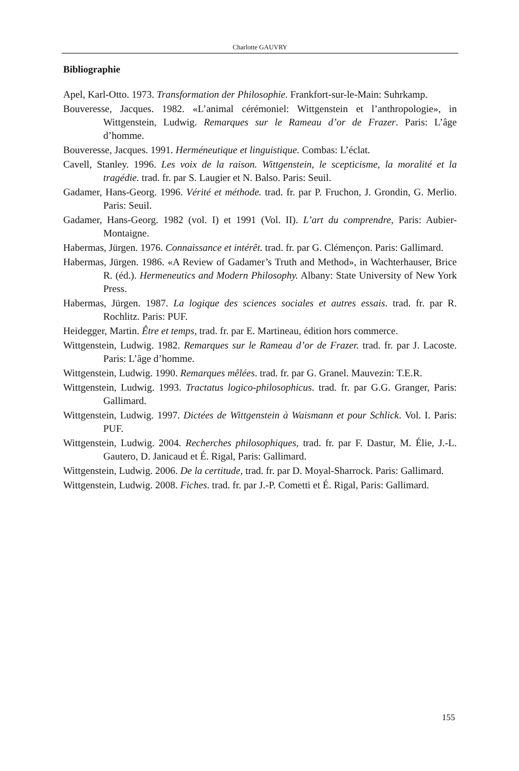Charlotte GAUVRY
Bibliographie
Apel, Karl-Otto. 1973. Transformation der Philosophie. Frankfort-sur-le-Main: Suhrkamp.
Bouveresse, Jacques. 1982. «L’animal cérémoniel: Wittgenstein et l’anthropologie», in Wittgenstein, Ludwig. Remarques sur le Rameau d’or de Frazer. Paris: L’âge d’homme.
Bouveresse, Jacques. 1991. Herméneutique et linguistique. Combas: L’éclat.
Cavell, Stanley. 1996. Les voix de la raison. Wittgenstein, le scepticisme, la moralité et la tragédie. trad. fr. par S. Laugier et N. Balso. Paris: Seuil.
Gadamer, Hans-Georg. 1996. Vérité et méthode. trad. fr. par P. Fruchon, J. Grondin, G. Merlio. Paris: Seuil.
Gadamer, Hans-Georg. 1982 (vol. I) et 1991 (Vol. II). L’art du comprendre, Paris: Aubier-Montaigne.
Habermas, Jürgen. 1976. Connaissance et intérêt. trad. fr. par G. Clémençon. Paris: Gallimard.
Habermas, Jürgen. 1986. «A Review of Gadamer’s Truth and Method», in Wachterhauser, Brice R. (éd.). Hermeneutics and Modern Philosophy. Albany: State University of New York Press.
Habermas, Jürgen. 1987. La logique des sciences sociales et autres essais. trad. fr. par R. Rochlitz. Paris: PUF.
Heidegger, Martin. Être et temps, trad. fr. par E. Martineau, édition hors commerce.
Wittgenstein, Ludwig. 1982. Remarques sur le Rameau d’or de Frazer. trad. fr. par J. Lacoste. Paris: L’âge d’homme.
Wittgenstein, Ludwig. 1990. Remarques mêlées. trad. fr. par G. Granel. Mauvezin: T.E.R.
Wittgenstein, Ludwig. 1993. Tractatus logico-philosophicus. trad. fr. par G.G. Granger, Paris: Gallimard.
Wittgenstein, Ludwig. 1997. Dictées de Wittgenstein à Waismann et pour Schlick. Vol. I. Paris: PUF.
Wittgenstein, Ludwig. 2004. Recherches philosophiques, trad. fr. par F. Dastur, M. Élie, J.-L. Gautero, D. Janicaud et É. Rigal, Paris: Gallimard.
Wittgenstein, Ludwig. 2006. De la certitude, trad. fr. par D. Moyal-Sharrock. Paris: Gallimard.
Wittgenstein, Ludwig. 2008. Fiches. trad. fr. par J.-P. Cometti et É. Rigal, Paris: Gallimard.
155